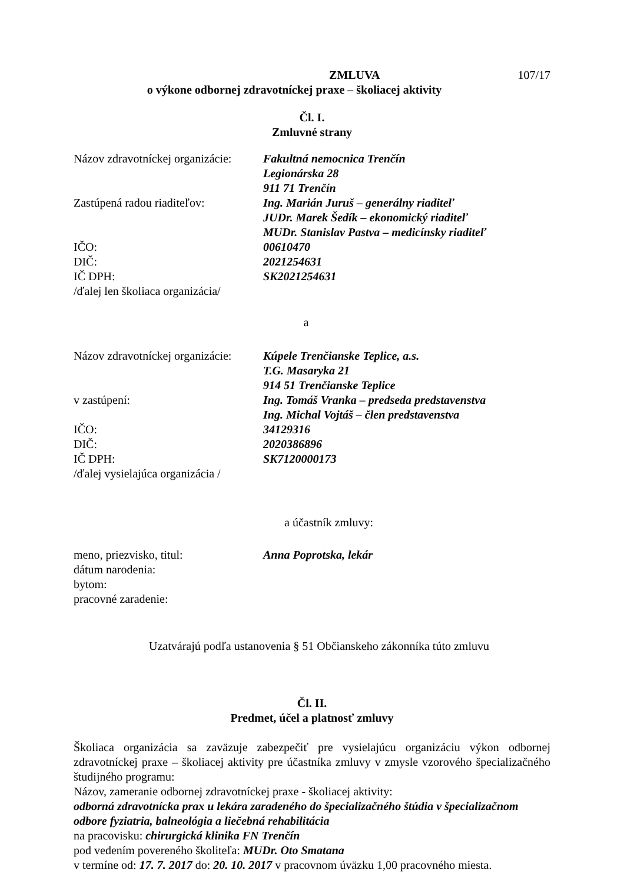ZMLUVA 107/17
o výkone odbornej zdravotníckej praxe – školiacej aktivity
Čl. I.
Zmluvné strany
Názov zdravotníckej organizácie: Fakultná nemocnica Trenčín
Legionárska 28
911 71 Trenčín
Zastúpená radou riaditeľov: Ing. Marián Juruš – generálny riaditeľ
JUDr. Marek Šedík – ekonomický riaditeľ
MUDr. Stanislav Pastva – medicínsky riaditeľ
IČO: 00610470
DIČ: 2021254631
IČ DPH: SK2021254631
/ďalej len školiaca organizácia/
a
Názov zdravotníckej organizácie: Kúpele Trenčianske Teplice, a.s.
T.G. Masaryka 21
914 51 Trenčianske Teplice
v zastúpení: Ing. Tomáš Vranka – predseda predstavenstva
Ing. Michal Vojtáš – člen predstavenstva
IČO: 34129316
DIČ: 2020386896
IČ DPH: SK7120000173
/ďalej vysielajúca organizácia /
a účastník zmluvy:
meno, priezvisko, titul: Anna Poprotska, lekár
dátum narodenia:
bytom:
pracovné zaradenie:
Uzatvárajú podľa ustanovenia § 51 Občianskeho zákonníka túto zmluvu
Čl. II.
Predmet, účel a platnosť zmluvy
Školiaca organizácia sa zaväzuje zabezpečiť pre vysielajúcu organizáciu výkon odbornej zdravotníckej praxe – školiacej aktivity pre účastníka zmluvy v zmysle vzorového špecializačného študijného programu:
Názov, zameranie odbornej zdravotníckej praxe - školiacej aktivity:
odborná zdravotnícka prax u lekára zaradeného do špecializačného štúdia v špecializačnom odbore fyziatria, balneológia a liečebná rehabilitácia
na pracovisku: chirurgická klinika FN Trenčín
pod vedením povereného školiteľa: MUDr. Oto Smatana
v termíne od: 17. 7. 2017 do: 20. 10. 2017 v pracovnom úväzku 1,00 pracovného miesta.